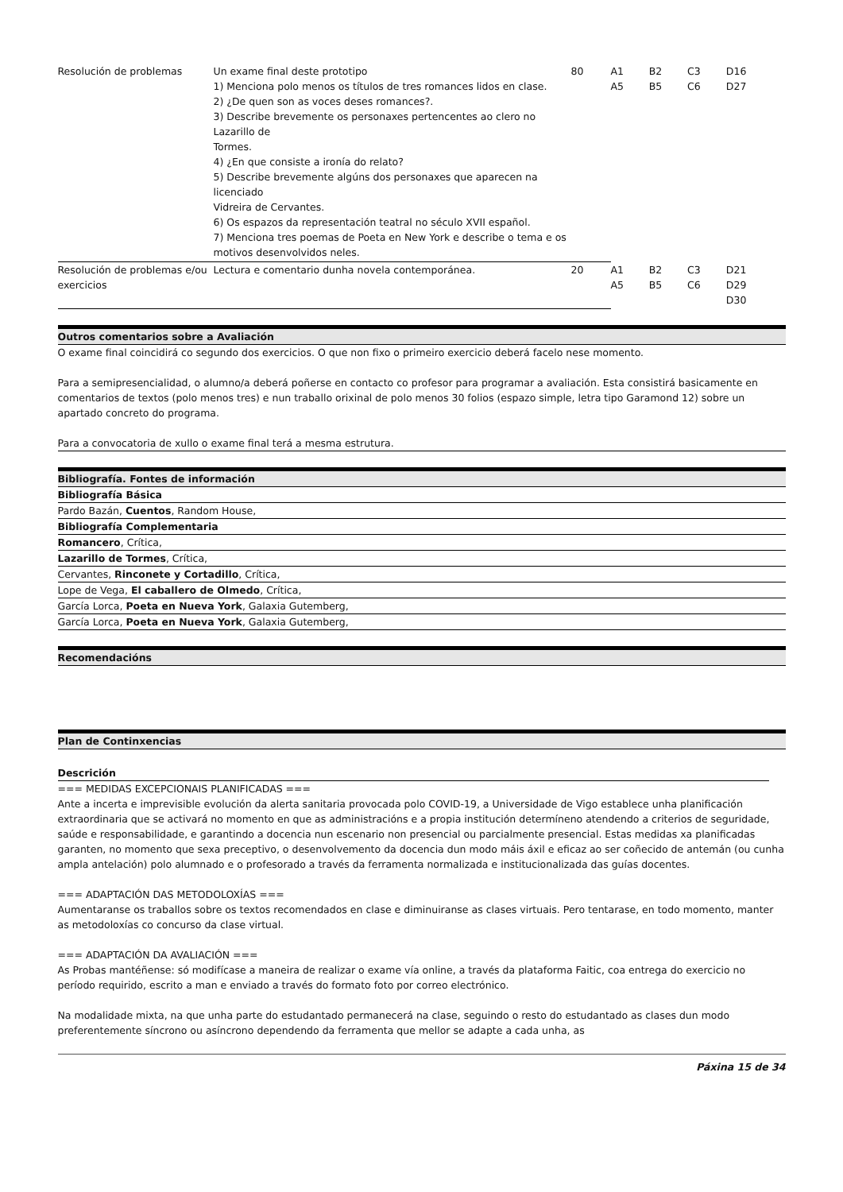| Resolución de problemas | Un exame final deste prototipo 1) Menciona polo menos os títulos de tres romances lidos en clase. 2) ¿De quen son as voces deses romances?. 3) Describe brevemente os personaxes pertencentes ao clero no Lazarillo de Tormes. 4) ¿En que consiste a ironía do relato? 5) Describe brevemente algúns dos personaxes que aparecen na licenciado Vidreira de Cervantes. 6) Os espazos da representación teatral no século XVII español. 7) Menciona tres poemas de Poeta en New York e describe o tema e os motivos desenvolvidos neles. | 80 | A1 A5 | B2 B5 | C3 C6 | D16 D27 |
| Resolución de problemas e/ou exercicios | Lectura e comentario dunha novela contemporánea. | 20 | A1 A5 | B2 B5 | C3 C6 | D21 D29 D30 |
Outros comentarios sobre a Avaliación
O exame final coincidirá co segundo dos exercicios. O que non fixo o primeiro exercicio deberá facelo nese momento.
Para a semipresencialidad, o alumno/a deberá poñerse en contacto co profesor para programar a avaliación. Esta consistirá basicamente en comentarios de textos (polo menos tres) e nun traballo orixinal de polo menos 30 folios (espazo simple, letra tipo Garamond 12) sobre un apartado concreto do programa.
Para a convocatoria de xullo o exame final terá a mesma estrutura.
Bibliografía. Fontes de información
Bibliografía Básica
Pardo Bazán, Cuentos, Random House,
Bibliografía Complementaria
Romancero, Crítica,
Lazarillo de Tormes, Crítica,
Cervantes, Rinconete y Cortadillo, Crítica,
Lope de Vega, El caballero de Olmedo, Crítica,
García Lorca, Poeta en Nueva York, Galaxia Gutemberg,
García Lorca, Poeta en Nueva York, Galaxia Gutemberg,
Recomendacións
Plan de Continxencias
Descrición
=== MEDIDAS EXCEPCIONAIS PLANIFICADAS ===
Ante a incerta e imprevisible evolución da alerta sanitaria provocada polo COVID-19, a Universidade de Vigo establece unha planificación extraordinaria que se activará no momento en que as administracións e a propia institución determíneno atendendo a criterios de seguridade, saúde e responsabilidade, e garantindo a docencia nun escenario non presencial ou parcialmente presencial. Estas medidas xa planificadas garanten, no momento que sexa preceptivo, o desenvolvemento da docencia dun modo máis áxil e eficaz ao ser coñecido de antemán (ou cunha ampla antelación) polo alumnado e o profesorado a través da ferramenta normalizada e institucionalizada das guías docentes.
=== ADAPTACIÓN DAS METODOLOXÍAS ===
Aumentaranse os traballos sobre os textos recomendados en clase e diminuiranse as clases virtuais. Pero tentarase, en todo momento, manter as metodoloxías co concurso da clase virtual.
=== ADAPTACIÓN DA AVALIACIÓN ===
As Probas mantéñense: só modifícase a maneira de realizar o exame vía online, a través da plataforma Faitic, coa entrega do exercicio no período requirido, escrito a man e enviado a través do formato foto por correo electrónico.
Na modalidade mixta, na que unha parte do estudantado permanecerá na clase, seguindo o resto do estudantado as clases dun modo preferentemente síncrono ou asíncrono dependendo da ferramenta que mellor se adapte a cada unha, as
Páxina 15 de 34